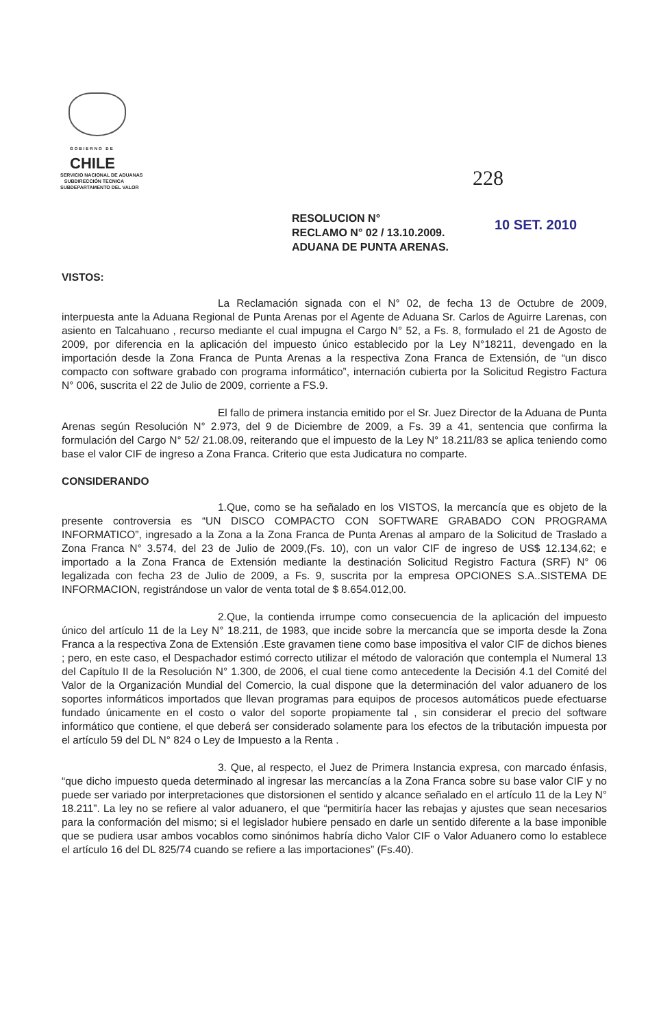GOBIERNO DE
CHILE
SERVICIO NACIONAL DE ADUANAS
SUBDIRECCIÓN TECNICA
SUBDEPARTAMENTO DEL VALOR
228
RESOLUCION N°
RECLAMO N° 02 / 13.10.2009.
ADUANA DE PUNTA ARENAS.
10 SET. 2010
VISTOS:
La Reclamación signada con el N° 02, de fecha 13 de Octubre de 2009, interpuesta ante la Aduana Regional de Punta Arenas por el Agente de Aduana Sr. Carlos de Aguirre Larenas, con asiento en Talcahuano , recurso mediante el cual impugna el Cargo N° 52, a Fs. 8, formulado el 21 de Agosto de 2009, por diferencia en la aplicación del impuesto único establecido por la Ley N°18211, devengado en la importación desde la Zona Franca de Punta Arenas a la respectiva Zona Franca de Extensión, de “un disco compacto con software grabado con programa informático”, internación cubierta por la Solicitud Registro Factura N° 006, suscrita el 22 de Julio de 2009, corriente a FS.9.
El fallo de primera instancia emitido por el Sr. Juez Director de la Aduana de Punta Arenas según Resolución N° 2.973, del 9 de Diciembre de 2009, a Fs. 39 a 41, sentencia que confirma la formulación del Cargo N° 52/ 21.08.09, reiterando que el impuesto de la Ley N° 18.211/83 se aplica teniendo como base el valor CIF de ingreso a Zona Franca. Criterio que esta Judicatura no comparte.
CONSIDERANDO
1.Que, como se ha señalado en los VISTOS, la mercancía que es objeto de la presente controversia es “UN DISCO COMPACTO CON SOFTWARE GRABADO CON PROGRAMA INFORMATICO”, ingresado a la Zona a la Zona Franca de Punta Arenas al amparo de la Solicitud de Traslado a Zona Franca N° 3.574, del 23 de Julio de 2009,(Fs. 10), con un valor CIF de ingreso de US$ 12.134,62; e importado a la Zona Franca de Extensión mediante la destinación Solicitud Registro Factura (SRF) N° 06 legalizada con fecha 23 de Julio de 2009, a Fs. 9, suscrita por la empresa OPCIONES S.A..SISTEMA DE INFORMACION, registrándose un valor de venta total de $ 8.654.012,00.
2.Que, la contienda irrumpe como consecuencia de la aplicación del impuesto único del artículo 11 de la Ley N° 18.211, de 1983, que incide sobre la mercancía que se importa desde la Zona Franca a la respectiva Zona de Extensión .Este gravamen tiene como base impositiva el valor CIF de dichos bienes ; pero, en este caso, el Despachador estimó correcto utilizar el método de valoración que contempla el Numeral 13 del Capítulo II de la Resolución N° 1.300, de 2006, el cual tiene como antecedente la Decisión 4.1 del Comité del Valor de la Organización Mundial del Comercio, la cual dispone que la determinación del valor aduanero de los soportes informáticos importados que llevan programas para equipos de procesos automáticos puede efectuarse fundado únicamente en el costo o valor del soporte propiamente tal , sin considerar el precio del software informático que contiene, el que deberá ser considerado solamente para los efectos de la tributación impuesta por el artículo 59 del DL N° 824 o Ley de Impuesto a la Renta .
3. Que, al respecto, el Juez de Primera Instancia expresa, con marcado énfasis, “que dicho impuesto queda determinado al ingresar las mercancías a la Zona Franca sobre su base valor CIF y no puede ser variado por interpretaciones que distorsionen el sentido y alcance señalado en el artículo 11 de la Ley N° 18.211”. La ley no se refiere al valor aduanero, el que “permitiría hacer las rebajas y ajustes que sean necesarios para la conformación del mismo; si el legislador hubiere pensado en darle un sentido diferente a la base imponible que se pudiera usar ambos vocablos como sinónimos habría dicho Valor CIF o Valor Aduanero como lo establece el artículo 16 del DL 825/74 cuando se refiere a las importaciones” (Fs.40).